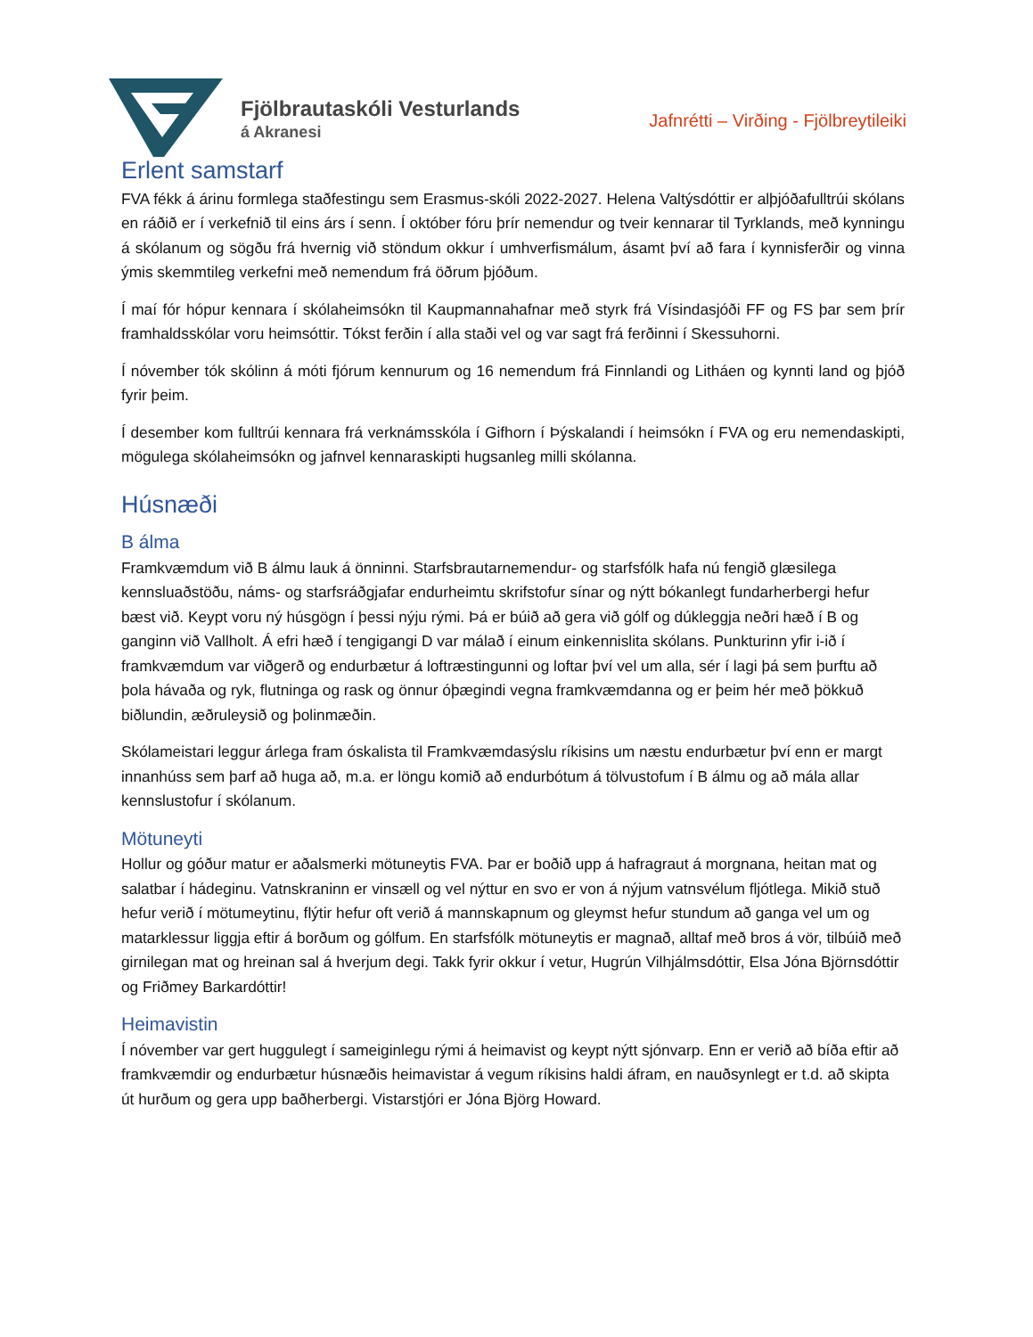Fjölbrautaskóli Vesturlands
á Akranesi
Jafnrétti – Virðing - Fjölbreytileiki
Erlent samstarf
FVA fékk á árinu formlega staðfestingu sem Erasmus-skóli 2022-2027. Helena Valtýsdóttir er alþjóðafulltrúi skólans en ráðið er í verkefnið til eins árs í senn. Í október fóru þrír nemendur og tveir kennarar til Tyrklands, með kynningu á skólanum og sögðu frá hvernig við stöndum okkur í umhverfismálum, ásamt því að fara í kynnisferðir og vinna ýmis skemmtileg verkefni með nemendum frá öðrum þjóðum.
Í maí fór hópur kennara í skólaheimsókn til Kaupmannahafnar með styrk frá Vísindasjóði FF og FS þar sem þrír framhaldsskólar voru heimsóttir. Tókst ferðin í alla staði vel og var sagt frá ferðinni í Skessuhorni.
Í nóvember tók skólinn á móti fjórum kennurum og 16 nemendum frá Finnlandi og Litháen og kynnti land og þjóð fyrir þeim.
Í desember kom fulltrúi kennara frá verknámsskóla í Gifhorn í Þýskalandi í heimsókn í FVA og eru nemendaskipti, mögulega skólaheimsókn og jafnvel kennaraskipti hugsanleg milli skólanna.
Húsnæði
B álma
Framkvæmdum við B álmu lauk á önninni. Starfsbrautarnemendur- og starfsfólk hafa nú fengið glæsilega kennsluaðstöðu, náms- og starfsráðgjafar endurheimtu skrifstofur sínar og nýtt bókanlegt fundarherbergi hefur bæst við. Keypt voru ný húsgögn í þessi nýju rými. Þá er búið að gera við gólf og dúkleggja neðri hæð í B og ganginn við Vallholt. Á efri hæð í tengigangi D var málað í einum einkennislita skólans. Punkturinn yfir i-ið í framkvæmdum var viðgerð og endurbætur á loftræstingunni og loftar því vel um alla, sér í lagi þá sem þurftu að þola hávaða og ryk, flutninga og rask og önnur óþægindi vegna framkvæmdanna og er þeim hér með þökkuð biðlundin, æðruleysið og þolinmæðin.
Skólameistari leggur árlega fram óskalista til Framkvæmdasýslu ríkisins um næstu endurbætur því enn er margt innanhúss sem þarf að huga að, m.a. er löngu komið að endurbótum á tölvustofum í B álmu og að mála allar kennslustofur í skólanum.
Mötuneyti
Hollur og góður matur er aðalsmerki mötuneytis FVA. Þar er boðið upp á hafragraut á morgnana, heitan mat og salatbar í hádeginu. Vatnskraninn er vinsæll og vel nýttur en svo er von á nýjum vatnsvélum fljótlega. Mikið stuð hefur verið í mötumeytinu, flýtir hefur oft verið á mannskapnum og gleymst hefur stundum að ganga vel um og matarklessur liggja eftir á borðum og gólfum. En starfsfólk mötuneytis er magnað, alltaf með bros á vör, tilbúið með girnilegan mat og hreinan sal á hverjum degi. Takk fyrir okkur í vetur, Hugrún Vilhjálmsdóttir, Elsa Jóna Björnsdóttir og Friðmey Barkardóttir!
Heimavistin
Í nóvember var gert huggulegt í sameiginlegu rými á heimavist og keypt nýtt sjónvarp. Enn er verið að bíða eftir að framkvæmdir og endurbætur húsnæðis heimavistar á vegum ríkisins haldi áfram, en nauðsynlegt er t.d. að skipta út hurðum og gera upp baðherbergi. Vistarstjóri er Jóna Björg Howard.